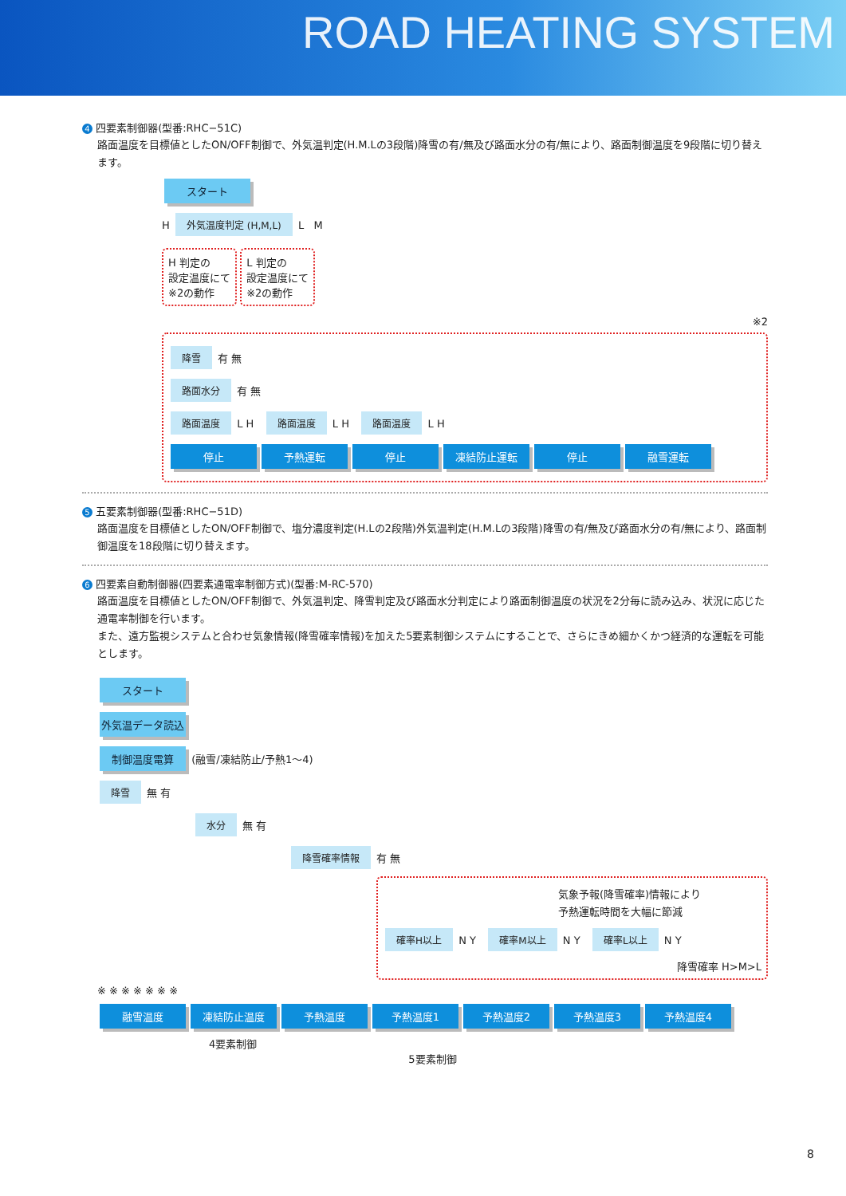ROAD HEATING SYSTEM
4 四要素制御器(型番:RHC−51C)
路面温度を目標値としたON/OFF制御で、外気温判定(H.M.Lの3段階)降雪の有/無及び路面水分の有/無により、路面制御温度を9段階に切り替えます。
スタート
H 外気温度判定 (H,M,L) L M
H 判定の
設定温度にて
※2の動作 L 判定の
設定温度にて
※2の動作
※2
降雪 有 無
路面水分 有 無
路面温度 L H 路面温度 L H 路面温度 L H
停止 予熱運転 停止 凍結防止運転 停止 融雪運転
5 五要素制御器(型番:RHC−51D)
路面温度を目標値としたON/OFF制御で、塩分濃度判定(H.Lの2段階)外気温判定(H.M.Lの3段階)降雪の有/無及び路面水分の有/無により、路面制御温度を18段階に切り替えます。
6 四要素自動制御器(四要素通電率制御方式)(型番:M-RC-570)
路面温度を目標値としたON/OFF制御で、外気温判定、降雪判定及び路面水分判定により路面制御温度の状況を2分毎に読み込み、状況に応じた通電率制御を行います。
また、遠方監視システムと合わせ気象情報(降雪確率情報)を加えた5要素制御システムにすることで、さらにきめ細かくかつ経済的な運転を可能とします。
スタート
外気温データ読込
制御温度電算 (融雪/凍結防止/予熱1〜4)
降雪 無 有
水分 無 有
降雪確率情報 有 無
気象予報(降雪確率)情報により
予熱運転時間を大幅に節減
確率H以上 N Y 確率M以上 N Y 確率L以上 N Y
降雪確率 H>M>L
※ ※ ※ ※ ※ ※ ※
融雪温度 凍結防止温度 予熱温度 予熱温度1 予熱温度2 予熱温度3 予熱温度4
4要素制御
5要素制御
8